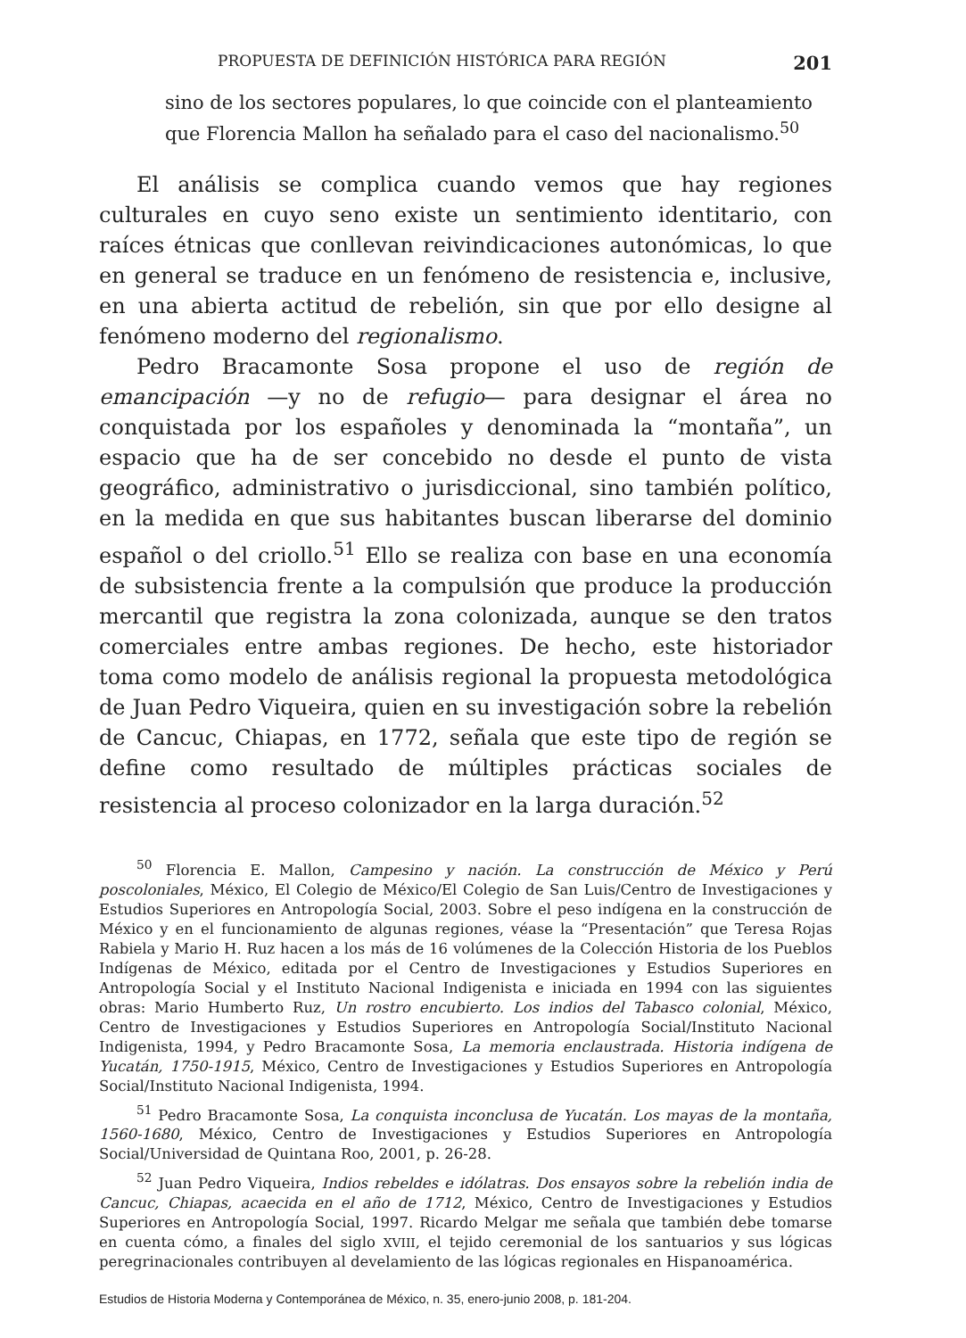PROPUESTA DE DEFINICIÓN HISTÓRICA PARA REGIÓN 201
sino de los sectores populares, lo que coincide con el planteamiento que Florencia Mallon ha señalado para el caso del nacionalismo.<sup>50</sup>
El análisis se complica cuando vemos que hay regiones culturales en cuyo seno existe un sentimiento identitario, con raíces étnicas que conllevan reivindicaciones autonómicas, lo que en general se traduce en un fenómeno de resistencia e, inclusive, en una abierta actitud de rebelión, sin que por ello designe al fenómeno moderno del regionalismo.
Pedro Bracamonte Sosa propone el uso de región de emancipación —y no de refugio— para designar el área no conquistada por los españoles y denominada la “montaña”, un espacio que ha de ser concebido no desde el punto de vista geográfico, administrativo o jurisdiccional, sino también político, en la medida en que sus habitantes buscan liberarse del dominio español o del criollo.<sup>51</sup> Ello se realiza con base en una economía de subsistencia frente a la compulsión que produce la producción mercantil que registra la zona colonizada, aunque se den tratos comerciales entre ambas regiones. De hecho, este historiador toma como modelo de análisis regional la propuesta metodológica de Juan Pedro Viqueira, quien en su investigación sobre la rebelión de Cancuc, Chiapas, en 1772, señala que este tipo de región se define como resultado de múltiples prácticas sociales de resistencia al proceso colonizador en la larga duración.<sup>52</sup>
<sup>50</sup> Florencia E. Mallon, Campesino y nación. La construcción de México y Perú poscoloniales, México, El Colegio de México/El Colegio de San Luis/Centro de Investigaciones y Estudios Superiores en Antropología Social, 2003. Sobre el peso indígena en la construcción de México y en el funcionamiento de algunas regiones, véase la “Presentación” que Teresa Rojas Rabiela y Mario H. Ruz hacen a los más de 16 volúmenes de la Colección Historia de los Pueblos Indígenas de México, editada por el Centro de Investigaciones y Estudios Superiores en Antropología Social y el Instituto Nacional Indigenista e iniciada en 1994 con las siguientes obras: Mario Humberto Ruz, Un rostro encubierto. Los indios del Tabasco colonial, México, Centro de Investigaciones y Estudios Superiores en Antropología Social/Instituto Nacional Indigenista, 1994, y Pedro Bracamonte Sosa, La memoria enclaustrada. Historia indígena de Yucatán, 1750-1915, México, Centro de Investigaciones y Estudios Superiores en Antropología Social/Instituto Nacional Indigenista, 1994.
<sup>51</sup> Pedro Bracamonte Sosa, La conquista inconclusa de Yucatán. Los mayas de la montaña, 1560-1680, México, Centro de Investigaciones y Estudios Superiores en Antropología Social/Universidad de Quintana Roo, 2001, p. 26-28.
<sup>52</sup> Juan Pedro Viqueira, Indios rebeldes e idólatras. Dos ensayos sobre la rebelión india de Cancuc, Chiapas, acaecida en el año de 1712, México, Centro de Investigaciones y Estudios Superiores en Antropología Social, 1997. Ricardo Melgar me señala que también debe tomarse en cuenta cómo, a finales del siglo XVIII, el tejido ceremonial de los santuarios y sus lógicas peregrinacionales contribuyen al develamiento de las lógicas regionales en Hispanoamérica.
Estudios de Historia Moderna y Contemporánea de México, n. 35, enero-junio 2008, p. 181-204.